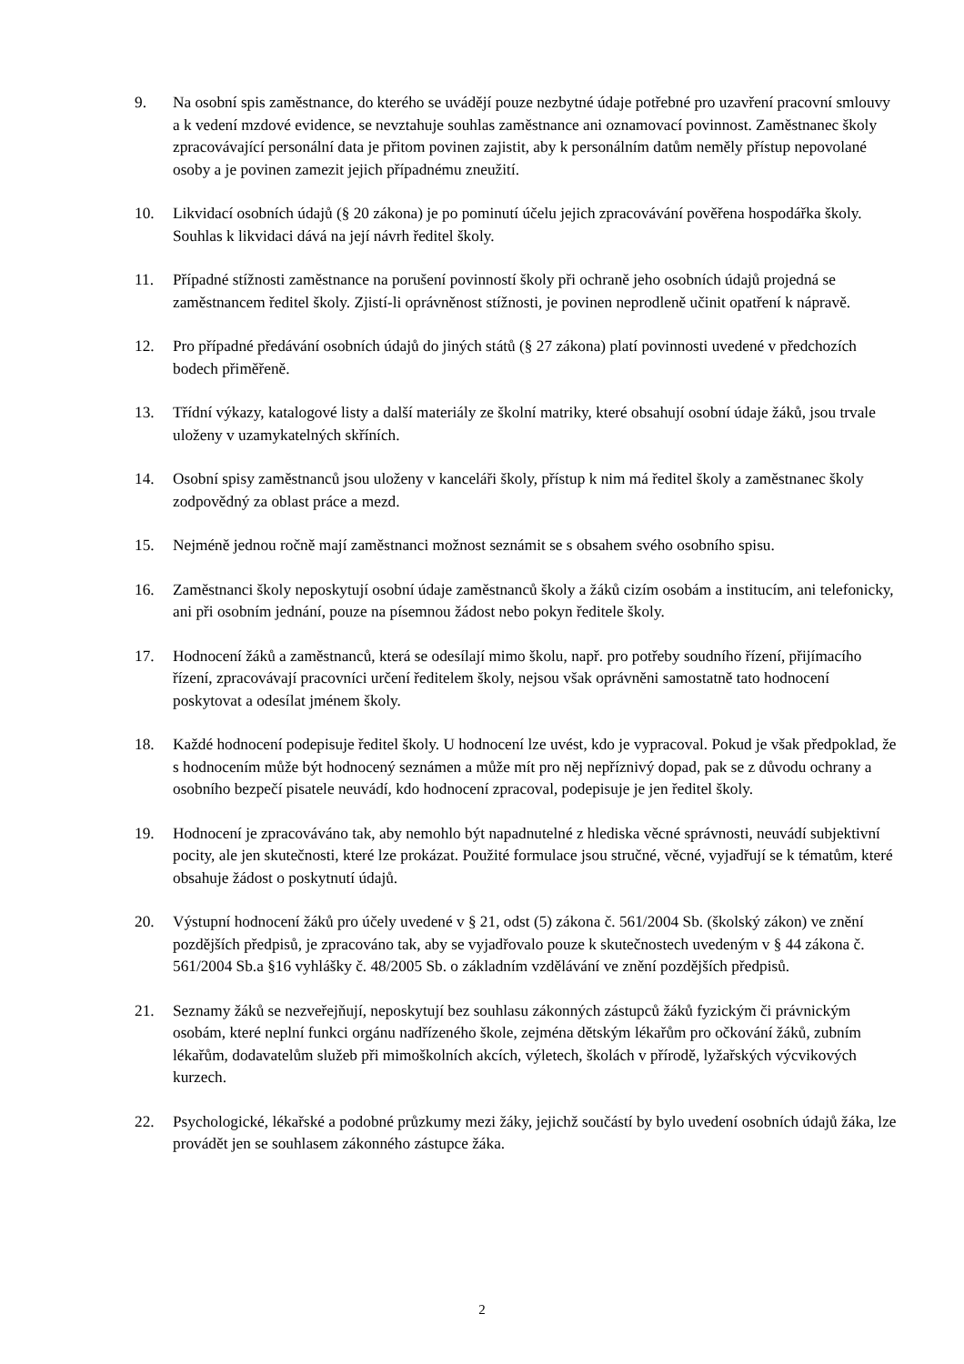9. Na osobní spis zaměstnance, do kterého se uvádějí pouze nezbytné údaje potřebné pro uzavření pracovní smlouvy a k vedení mzdové evidence, se nevztahuje souhlas zaměstnance ani oznamovací povinnost. Zaměstnanec školy zpracovávající personální data je přitom povinen zajistit, aby k personálním datům neměly přístup nepovolané osoby a je povinen zamezit jejich případnému zneužití.
10. Likvidací osobních údajů (§ 20 zákona) je po pominutí účelu jejich zpracovávání pověřena hospodářka školy. Souhlas k likvidaci dává na její návrh ředitel školy.
11. Případné stížnosti zaměstnance na porušení povinností školy při ochraně jeho osobních údajů projedná se zaměstnancem ředitel školy. Zjistí-li oprávněnost stížnosti, je povinen neprodleně učinit opatření k nápravě.
12. Pro případné předávání osobních údajů do jiných států (§ 27 zákona) platí povinnosti uvedené v předchozích bodech přiměřeně.
13. Třídní výkazy, katalogové listy a další materiály ze školní matriky, které obsahují osobní údaje žáků, jsou trvale uloženy v uzamykatelných skříních.
14. Osobní spisy zaměstnanců jsou uloženy v kanceláři školy, přístup k nim má ředitel školy a zaměstnanec školy zodpovědný za oblast práce a mezd.
15. Nejméně jednou ročně mají zaměstnanci možnost seznámit se s obsahem svého osobního spisu.
16. Zaměstnanci školy neposkytují osobní údaje zaměstnanců školy a žáků cizím osobám a institucím, ani telefonicky, ani při osobním jednání, pouze na písemnou žádost nebo pokyn ředitele školy.
17. Hodnocení žáků a zaměstnanců, která se odesílají mimo školu, např. pro potřeby soudního řízení, přijímacího řízení, zpracovávají pracovníci určení ředitelem školy, nejsou však oprávněni samostatně tato hodnocení poskytovat a odesílat jménem školy.
18. Každé hodnocení podepisuje ředitel školy. U hodnocení lze uvést, kdo je vypracoval. Pokud je však předpoklad, že s hodnocením může být hodnocený seznámen a může mít pro něj nepříznivý dopad, pak se z důvodu ochrany a osobního bezpečí pisatele neuvádí, kdo hodnocení zpracoval, podepisuje je jen ředitel školy.
19. Hodnocení je zpracováváno tak, aby nemohlo být napadnutelné z hlediska věcné správnosti, neuvádí subjektivní pocity, ale jen skutečnosti, které lze prokázat. Použité formulace jsou stručné, věcné, vyjadřují se k tématům, které obsahuje žádost o poskytnutí údajů.
20. Výstupní hodnocení žáků pro účely uvedené v § 21, odst (5) zákona č. 561/2004 Sb. (školský zákon) ve znění pozdějších předpisů, je zpracováno tak, aby se vyjadřovalo pouze k skutečnostech uvedeným v § 44 zákona č. 561/2004 Sb.a §16 vyhlášky č. 48/2005 Sb. o základním vzdělávání ve znění pozdějších předpisů.
21. Seznamy žáků se nezveřejňují, neposkytují bez souhlasu zákonných zástupců žáků fyzickým či právnickým osobám, které neplní funkci orgánu nadřízeného škole, zejména dětským lékařům pro očkování žáků, zubním lékařům, dodavatelům služeb při mimoškolních akcích, výletech, školách v přírodě, lyžařských výcvikových kurzech.
22. Psychologické, lékařské a podobné průzkumy mezi žáky, jejichž součástí by bylo uvedení osobních údajů žáka, lze provádět jen se souhlasem zákonného zástupce žáka.
2